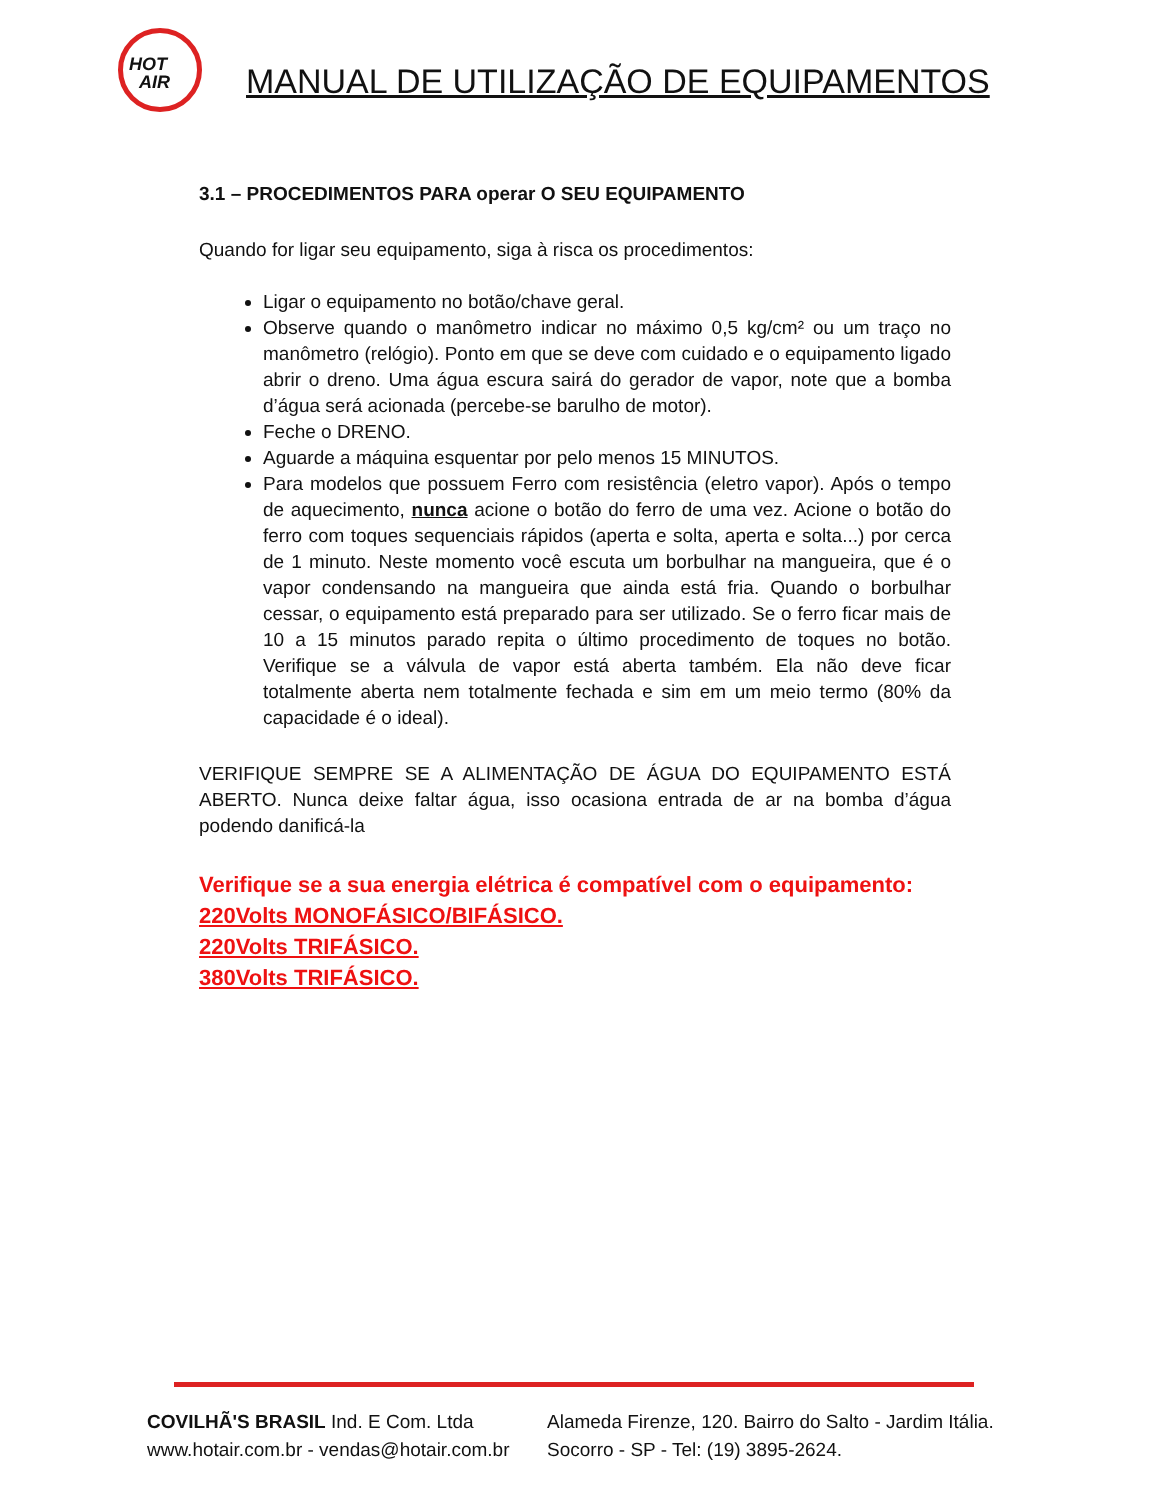HOT
AIR
MANUAL DE UTILIZAÇÃO DE EQUIPAMENTOS
3.1 – PROCEDIMENTOS PARA operar O SEU EQUIPAMENTO
Quando for ligar seu equipamento, siga à risca os procedimentos:
Ligar o equipamento no botão/chave geral.
Observe quando o manômetro indicar no máximo 0,5 kg/cm² ou um traço no manômetro (relógio). Ponto em que se deve com cuidado e o equipamento ligado abrir o dreno. Uma água escura sairá do gerador de vapor, note que a bomba d’água será acionada (percebe-se barulho de motor).
Feche o DRENO.
Aguarde a máquina esquentar por pelo menos 15 MINUTOS.
Para modelos que possuem Ferro com resistência (eletro vapor). Após o tempo de aquecimento, nunca acione o botão do ferro de uma vez. Acione o botão do ferro com toques sequenciais rápidos (aperta e solta, aperta e solta...) por cerca de 1 minuto. Neste momento você escuta um borbulhar na mangueira, que é o vapor condensando na mangueira que ainda está fria. Quando o borbulhar cessar, o equipamento está preparado para ser utilizado. Se o ferro ficar mais de 10 a 15 minutos parado repita o último procedimento de toques no botão. Verifique se a válvula de vapor está aberta também. Ela não deve ficar totalmente aberta nem totalmente fechada e sim em um meio termo (80% da capacidade é o ideal).
VERIFIQUE SEMPRE SE A ALIMENTAÇÃO DE ÁGUA DO EQUIPAMENTO ESTÁ ABERTO. Nunca deixe faltar água, isso ocasiona entrada de ar na bomba d’água podendo danificá-la
Verifique se a sua energia elétrica é compatível com o equipamento:
220Volts MONOFÁSICO/BIFÁSICO.
220Volts TRIFÁSICO.
380Volts TRIFÁSICO.
COVILHÃ'S BRASIL Ind. E Com. Ltda
www.hotair.com.br - vendas@hotair.com.br
Alameda Firenze, 120. Bairro do Salto - Jardim Itália.
Socorro - SP - Tel: (19) 3895-2624.